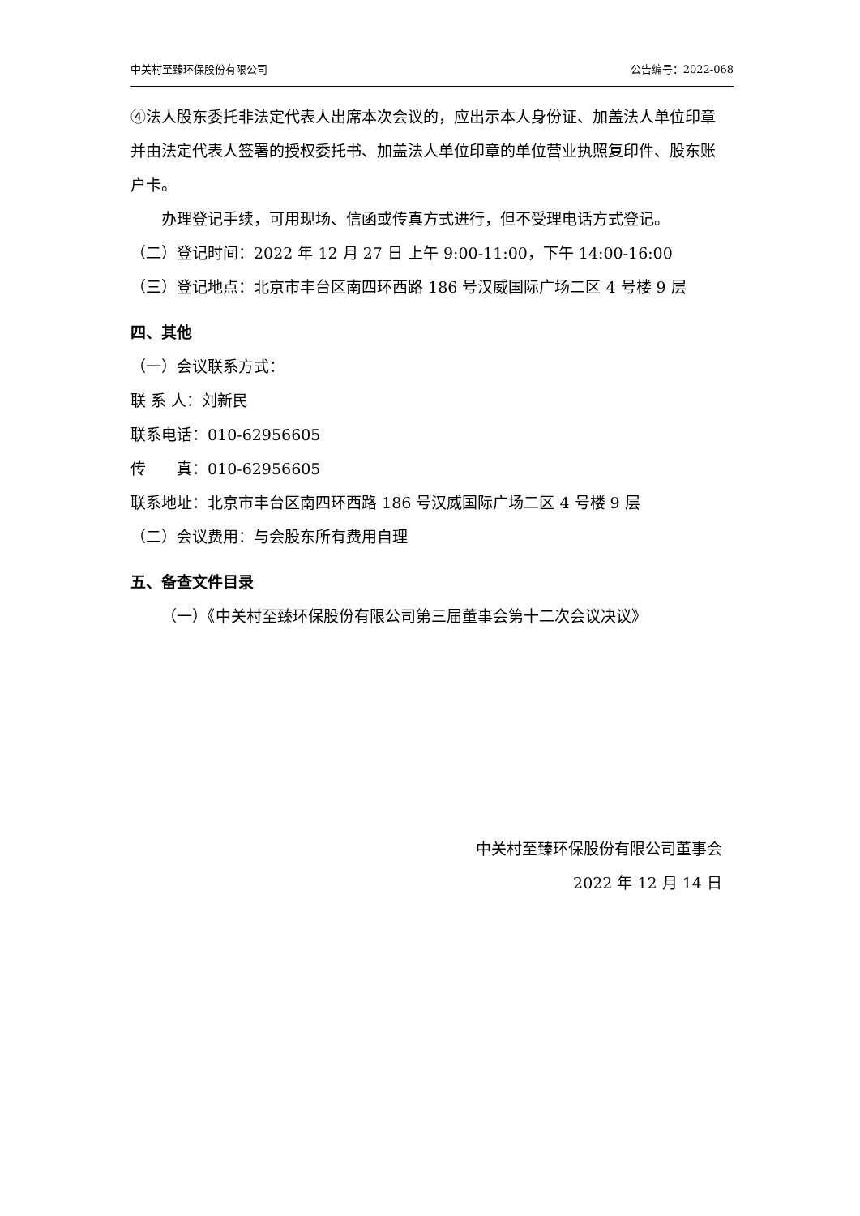中关村至臻环保股份有限公司 公告编号：2022-068
④法人股东委托非法定代表人出席本次会议的，应出示本人身份证、加盖法人单位印章并由法定代表人签署的授权委托书、加盖法人单位印章的单位营业执照复印件、股东账户卡。
办理登记手续，可用现场、信函或传真方式进行，但不受理电话方式登记。
（二）登记时间：2022 年 12 月 27 日 上午 9:00-11:00，下午 14:00-16:00
（三）登记地点：北京市丰台区南四环西路 186 号汉威国际广场二区 4 号楼 9 层
四、其他
（一）会议联系方式：
联 系 人：刘新民
联系电话：010-62956605
传　　真：010-62956605
联系地址：北京市丰台区南四环西路 186 号汉威国际广场二区 4 号楼 9 层
（二）会议费用：与会股东所有费用自理
五、备查文件目录
（一）《中关村至臻环保股份有限公司第三届董事会第十二次会议决议》
中关村至臻环保股份有限公司董事会
2022 年 12 月 14 日